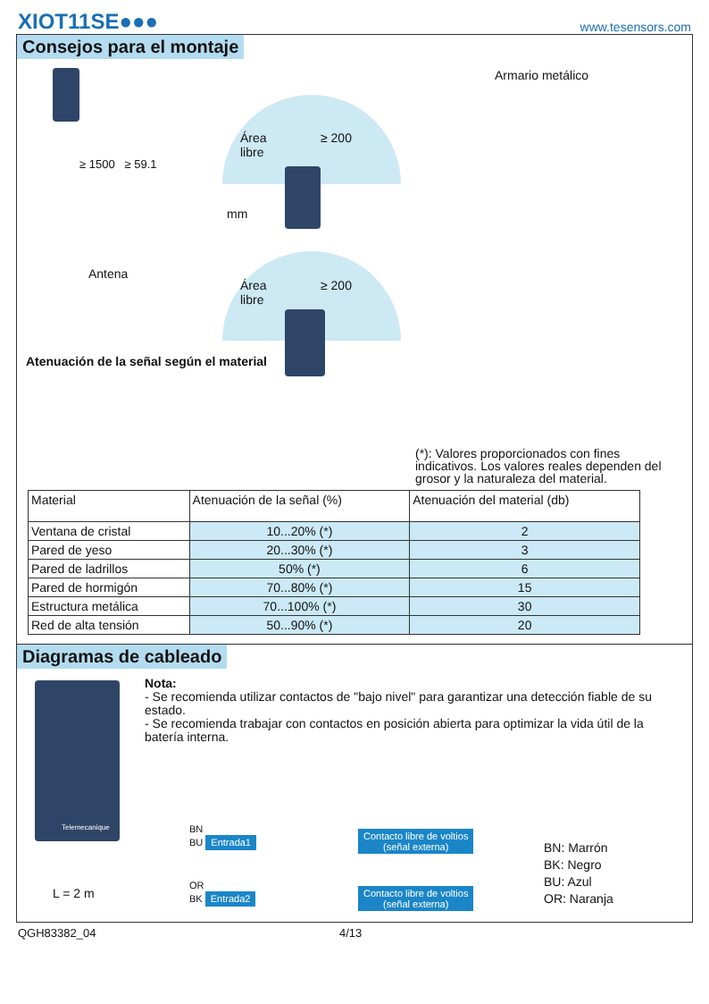XIOT11SE●●●
www.tesensors.com
Consejos para el montaje
≥ 1500 ≥ 59.1
Área
libre
≥ 200
mm
Armario metálico
Antena
Área
libre
≥ 200
Atenuación de la señal según el material
(*): Valores proporcionados con fines indicativos. Los valores reales dependen del grosor y la naturaleza del material.
| Material | Atenuación de la señal (%) | Atenuación del material (db) |
| --- | --- | --- |
| Ventana de cristal | 10...20% (*) | 2 |
| Pared de yeso | 20...30% (*) | 3 |
| Pared de ladrillos | 50% (*) | 6 |
| Pared de hormigón | 70...80% (*) | 15 |
| Estructura metálica | 70...100% (*) | 30 |
| Red de alta tensión | 50...90% (*) | 20 |
Diagramas de cableado
Nota:
- Se recomienda utilizar contactos de "bajo nivel" para garantizar una detección fiable de su estado.
- Se recomienda trabajar con contactos en posición abierta para optimizar la vida útil de la batería interna.
Telemecanique
L = 2 m
BN
BU Entrada1
OR
BK Entrada2
Contacto libre de voltios
(señal externa)
Contacto libre de voltios
(señal externa)
BN: Marrón
BK: Negro
BU: Azul
OR: Naranja
QGH83382_04 4/13